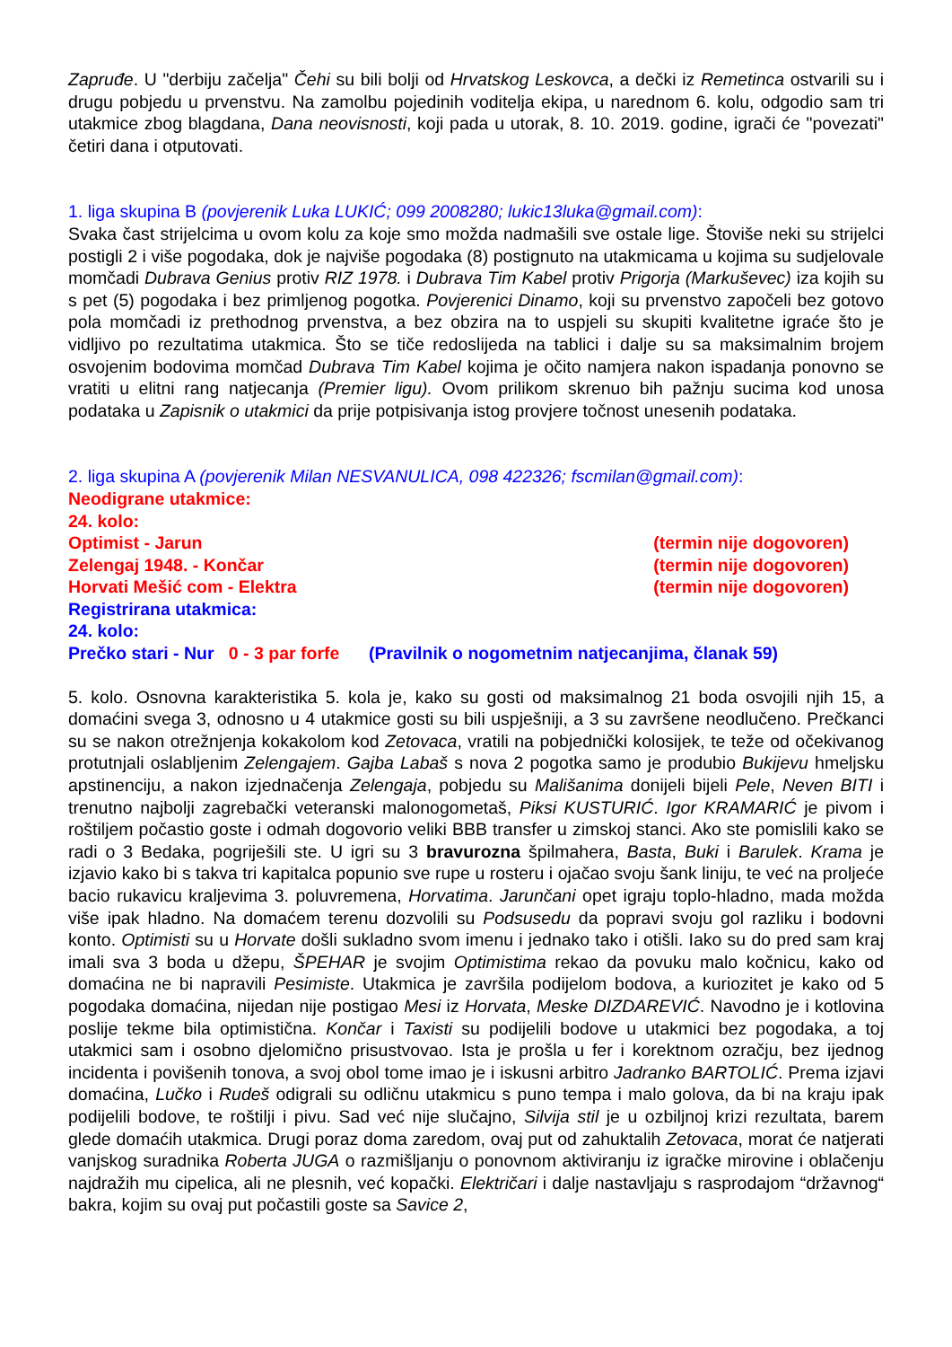Zapruđe. U "derbiju začelja" Čehi su bili bolji od Hrvatskog Leskovca, a dečki iz Remetinca ostvarili su i drugu pobjedu u prvenstvu. Na zamolbu pojedinih voditelja ekipa, u narednom 6. kolu, odgodio sam tri utakmice zbog blagdana, Dana neovisnosti, koji pada u utorak, 8. 10. 2019. godine, igrači će "povezati" četiri dana i otputovati.
1. liga skupina B (povjerenik Luka LUKIĆ; 099 2008280; lukic13luka@gmail.com):
Svaka čast strijelcima u ovom kolu za koje smo možda nadmašili sve ostale lige. Štoviše neki su strijelci postigli 2 i više pogodaka, dok je najviše pogodaka (8) postignuto na utakmicama u kojima su sudjelovale momčadi Dubrava Genius protiv RIZ 1978. i Dubrava Tim Kabel protiv Prigorja (Markuševec) iza kojih su s pet (5) pogodaka i bez primljenog pogotka. Povjerenici Dinamo, koji su prvenstvo započeli bez gotovo pola momčadi iz prethodnog prvenstva, a bez obzira na to uspjeli su skupiti kvalitetne igraće što je vidljivo po rezultatima utakmica. Što se tiče redoslijeda na tablici i dalje su sa maksimalnim brojem osvojenim bodovima momčad Dubrava Tim Kabel kojima je očito namjera nakon ispadanja ponovno se vratiti u elitni rang natjecanja (Premier ligu). Ovom prilikom skrenuo bih pažnju sucima kod unosa podataka u Zapisnik o utakmici da prije potpisivanja istog provjere točnost unesenih podataka.
2. liga skupina A (povjerenik Milan NESVANULICA, 098 422326; fscmilan@gmail.com):
Neodigrane utakmice:
24. kolo:
Optimist - Jarun (termin nije dogovoren)
Zelengaj 1948. - Končar (termin nije dogovoren)
Horvati Mešić com - Elektra (termin nije dogovoren)
Registrirana utakmica:
24. kolo:
Prečko stari - Nur 0 - 3 par forfe (Pravilnik o nogometnim natjecanjima, članak 59)
5. kolo. Osnovna karakteristika 5. kola je, kako su gosti od maksimalnog 21 boda osvojili njih 15, a domaćini svega 3, odnosno u 4 utakmice gosti su bili uspješniji, a 3 su završene neodlučeno. Prečkanci su se nakon otrežnjenja kokakolom kod Zetovaca, vratili na pobjednički kolosijek, te teže od očekivanog protutnjali oslabljenim Zelengajem. Gajba Labaš s nova 2 pogotka samo je produbio Bukijevu hmeljsku apstinenciju, a nakon izjednačenja Zelengaja, pobjedu su Mališanima donijeli bijeli Pele, Neven BITI i trenutno najbolji zagrebački veteranski malonogometaš, Piksi KUSTURIĆ. Igor KRAMARIĆ je pivom i roštiljem počastio goste i odmah dogovorio veliki BBB transfer u zimskoj stanci. Ako ste pomislili kako se radi o 3 Bedaka, pogriješili ste. U igri su 3 bravurozna špilmahera, Basta, Buki i Barulek. Krama je izjavio kako bi s takva tri kapitalca popunio sve rupe u rosteru i ojačao svoju šank liniju, te već na proljeće bacio rukavicu kraljevima 3. poluvremena, Horvatima. Jarunčani opet igraju toplo-hladno, mada možda više ipak hladno. Na domaćem terenu dozvolili su Podsusedu da popravi svoju gol razliku i bodovni konto. Optimisti su u Horvate došli sukladno svom imenu i jednako tako i otišli. Iako su do pred sam kraj imali sva 3 boda u džepu, ŠPEHAR je svojim Optimistima rekao da povuku malo kočnicu, kako od domaćina ne bi napravili Pesimiste. Utakmica je završila podijelom bodova, a kuriozitet je kako od 5 pogodaka domaćina, nijedan nije postigao Mesi iz Horvata, Meske DIZDAREVIĆ. Navodno je i kotlovina poslije tekme bila optimistična. Končar i Taxisti su podijelili bodove u utakmici bez pogodaka, a toj utakmici sam i osobno djelomično prisustvovao. Ista je prošla u fer i korektnom ozračju, bez ijednog incidenta i povišenih tonova, a svoj obol tome imao je i iskusni arbitro Jadranko BARTOLIĆ. Prema izjavi domaćina, Lučko i Rudeš odigrali su odličnu utakmicu s puno tempa i malo golova, da bi na kraju ipak podijelili bodove, te roštilji i pivu. Sad već nije slučajno, Silvija stil je u ozbiljnoj krizi rezultata, barem glede domaćih utakmica. Drugi poraz doma zaredom, ovaj put od zahuktalih Zetovaca, morat će natjerati vanjskog suradnika Roberta JUGA o razmišljanju o ponovnom aktiviranju iz igračke mirovine i oblačenju najdražih mu cipelica, ali ne plesnih, već kopački. Električari i dalje nastavljaju s rasprodajom “državnog“ bakra, kojim su ovaj put počastili goste sa Savice 2,